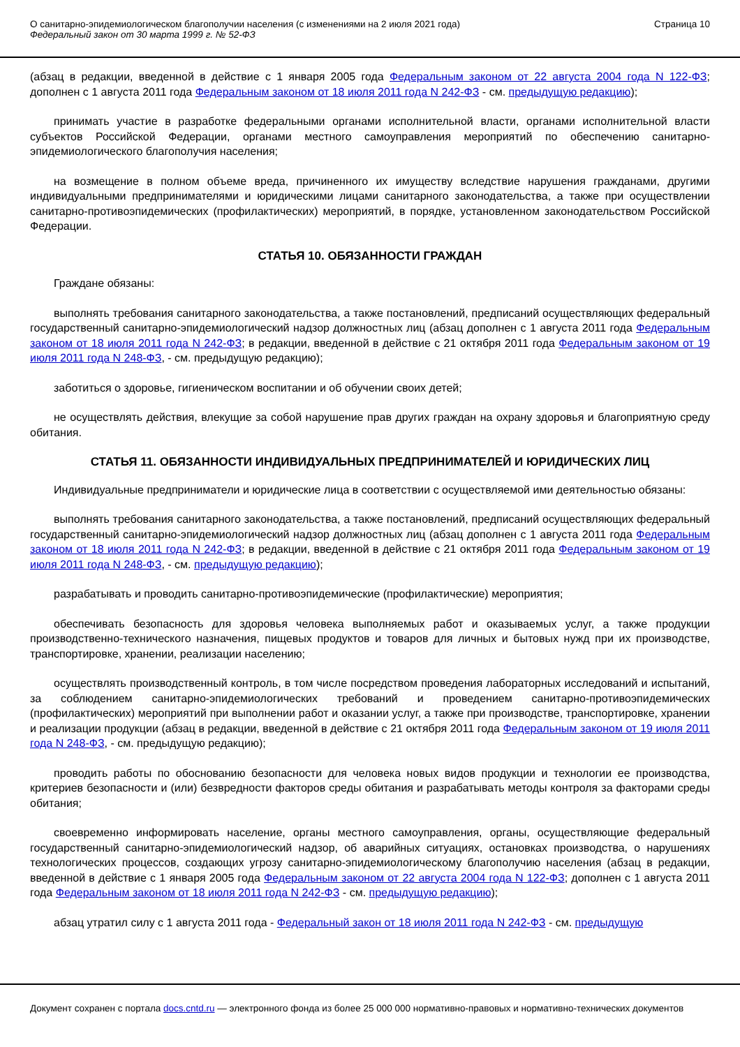О санитарно-эпидемиологическом благополучии населения (с изменениями на 2 июля 2021 года)
Федеральный закон от 30 марта 1999 г. № 52-ФЗ
Страница 10
(абзац в редакции, введенной в действие с 1 января 2005 года Федеральным законом от 22 августа 2004 года N 122-ФЗ; дополнен с 1 августа 2011 года Федеральным законом от 18 июля 2011 года N 242-ФЗ - см. предыдущую редакцию);
принимать участие в разработке федеральными органами исполнительной власти, органами исполнительной власти субъектов Российской Федерации, органами местного самоуправления мероприятий по обеспечению санитарно-эпидемиологического благополучия населения;
на возмещение в полном объеме вреда, причиненного их имуществу вследствие нарушения гражданами, другими индивидуальными предпринимателями и юридическими лицами санитарного законодательства, а также при осуществлении санитарно-противоэпидемических (профилактических) мероприятий, в порядке, установленном законодательством Российской Федерации.
СТАТЬЯ 10. ОБЯЗАННОСТИ ГРАЖДАН
Граждане обязаны:
выполнять требования санитарного законодательства, а также постановлений, предписаний осуществляющих федеральный государственный санитарно-эпидемиологический надзор должностных лиц (абзац дополнен с 1 августа 2011 года Федеральным законом от 18 июля 2011 года N 242-ФЗ; в редакции, введенной в действие с 21 октября 2011 года Федеральным законом от 19 июля 2011 года N 248-ФЗ, - см. предыдущую редакцию);
заботиться о здоровье, гигиеническом воспитании и об обучении своих детей;
не осуществлять действия, влекущие за собой нарушение прав других граждан на охрану здоровья и благоприятную среду обитания.
СТАТЬЯ 11. ОБЯЗАННОСТИ ИНДИВИДУАЛЬНЫХ ПРЕДПРИНИМАТЕЛЕЙ И ЮРИДИЧЕСКИХ ЛИЦ
Индивидуальные предприниматели и юридические лица в соответствии с осуществляемой ими деятельностью обязаны:
выполнять требования санитарного законодательства, а также постановлений, предписаний осуществляющих федеральный государственный санитарно-эпидемиологический надзор должностных лиц (абзац дополнен с 1 августа 2011 года Федеральным законом от 18 июля 2011 года N 242-ФЗ; в редакции, введенной в действие с 21 октября 2011 года Федеральным законом от 19 июля 2011 года N 248-ФЗ, - см. предыдущую редакцию);
разрабатывать и проводить санитарно-противоэпидемические (профилактические) мероприятия;
обеспечивать безопасность для здоровья человека выполняемых работ и оказываемых услуг, а также продукции производственно-технического назначения, пищевых продуктов и товаров для личных и бытовых нужд при их производстве, транспортировке, хранении, реализации населению;
осуществлять производственный контроль, в том числе посредством проведения лабораторных исследований и испытаний, за соблюдением санитарно-эпидемиологических требований и проведением санитарно-противоэпидемических (профилактических) мероприятий при выполнении работ и оказании услуг, а также при производстве, транспортировке, хранении и реализации продукции (абзац в редакции, введенной в действие с 21 октября 2011 года Федеральным законом от 19 июля 2011 года N 248-ФЗ, - см. предыдущую редакцию);
проводить работы по обоснованию безопасности для человека новых видов продукции и технологии ее производства, критериев безопасности и (или) безвредности факторов среды обитания и разрабатывать методы контроля за факторами среды обитания;
своевременно информировать население, органы местного самоуправления, органы, осуществляющие федеральный государственный санитарно-эпидемиологический надзор, об аварийных ситуациях, остановках производства, о нарушениях технологических процессов, создающих угрозу санитарно-эпидемиологическому благополучию населения (абзац в редакции, введенной в действие с 1 января 2005 года Федеральным законом от 22 августа 2004 года N 122-ФЗ; дополнен с 1 августа 2011 года Федеральным законом от 18 июля 2011 года N 242-ФЗ - см. предыдущую редакцию);
абзац утратил силу с 1 августа 2011 года - Федеральный закон от 18 июля 2011 года N 242-ФЗ - см. предыдущую
Документ сохранен с портала docs.cntd.ru — электронного фонда из более 25 000 000 нормативно-правовых и нормативно-технических документов